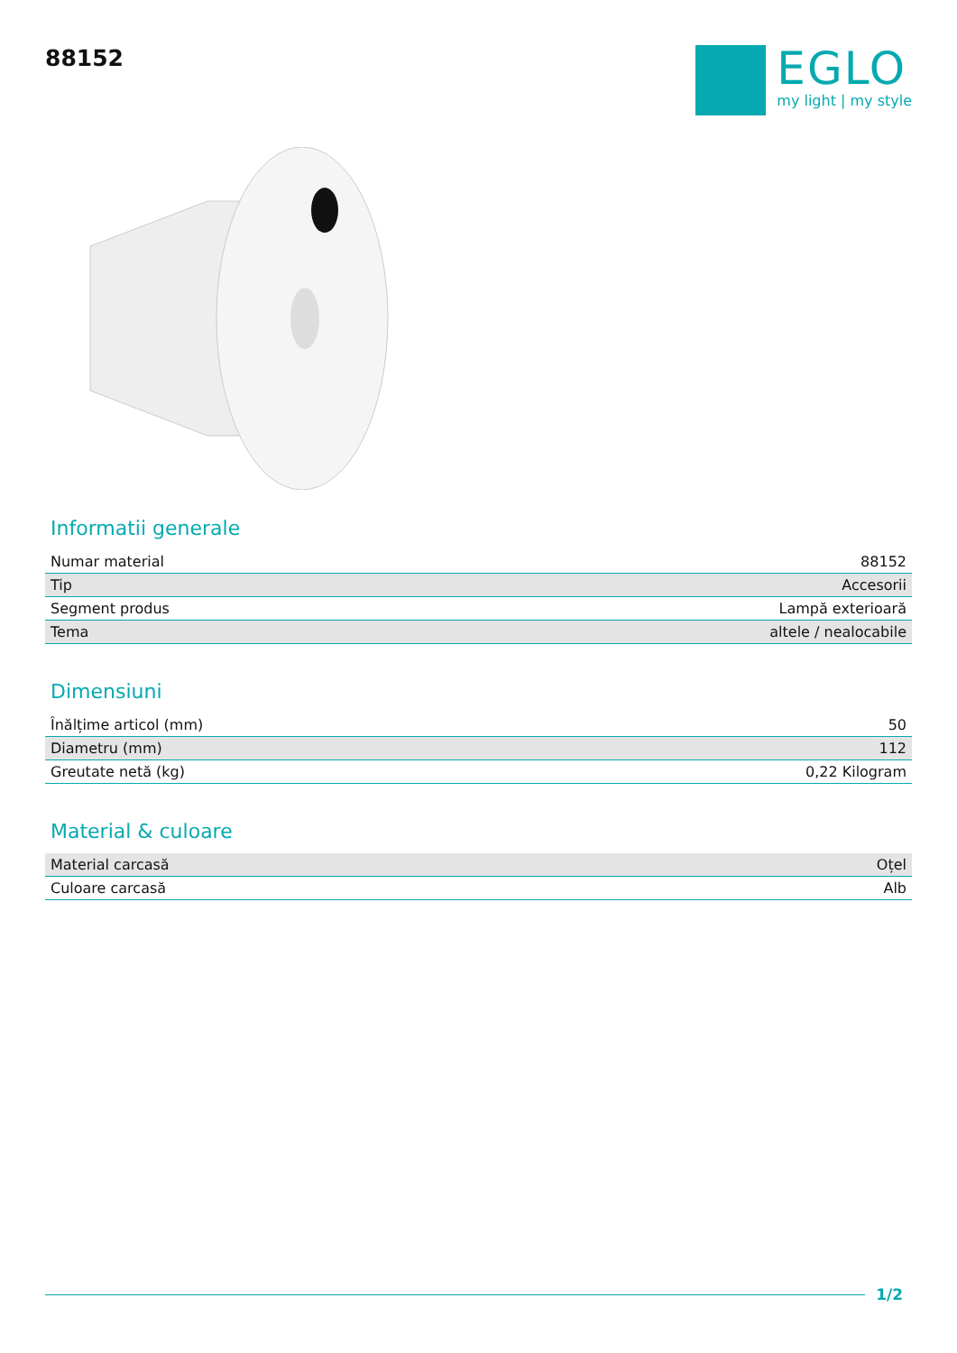88152
EGLO
my light | my style
Informatii generale
| Numar material | 88152 |
| Tip | Accesorii |
| Segment produs | Lampă exterioară |
| Tema | altele / nealocabile |
Dimensiuni
| Înălțime articol (mm) | 50 |
| Diametru (mm) | 112 |
| Greutate netă (kg) | 0,22 Kilogram |
Material & culoare
| Material carcasă | Oțel |
| Culoare carcasă | Alb |
1/2